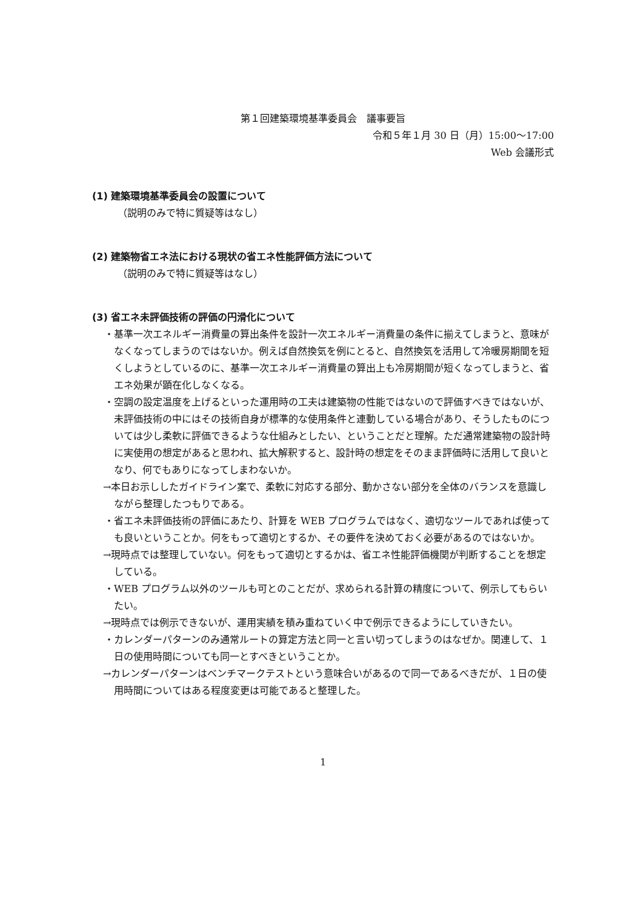第１回建築環境基準委員会　議事要旨
令和５年１月 30 日（月）15:00～17:00
Web 会議形式
(1) 建築環境基準委員会の設置について
（説明のみで特に質疑等はなし）
(2) 建築物省エネ法における現状の省エネ性能評価方法について
（説明のみで特に質疑等はなし）
(3) 省エネ未評価技術の評価の円滑化について
・基準一次エネルギー消費量の算出条件を設計一次エネルギー消費量の条件に揃えてしまうと、意味がなくなってしまうのではないか。例えば自然換気を例にとると、自然換気を活用して冷暖房期間を短くしようとしているのに、基準一次エネルギー消費量の算出上も冷房期間が短くなってしまうと、省エネ効果が顕在化しなくなる。
・空調の設定温度を上げるといった運用時の工夫は建築物の性能ではないので評価すべきではないが、未評価技術の中にはその技術自身が標準的な使用条件と連動している場合があり、そうしたものについては少し柔軟に評価できるような仕組みとしたい、ということだと理解。ただ通常建築物の設計時に実使用の想定があると思われ、拡大解釈すると、設計時の想定をそのまま評価時に活用して良いとなり、何でもありになってしまわないか。
→本日お示ししたガイドライン案で、柔軟に対応する部分、動かさない部分を全体のバランスを意識しながら整理したつもりである。
・省エネ未評価技術の評価にあたり、計算を WEB プログラムではなく、適切なツールであれば使っても良いということか。何をもって適切とするか、その要件を決めておく必要があるのではないか。
→現時点では整理していない。何をもって適切とするかは、省エネ性能評価機関が判断することを想定している。
・WEB プログラム以外のツールも可とのことだが、求められる計算の精度について、例示してもらいたい。
→現時点では例示できないが、運用実績を積み重ねていく中で例示できるようにしていきたい。
・カレンダーパターンのみ通常ルートの算定方法と同一と言い切ってしまうのはなぜか。関連して、１日の使用時間についても同一とすべきということか。
→カレンダーパターンはベンチマークテストという意味合いがあるので同一であるべきだが、１日の使用時間についてはある程度変更は可能であると整理した。
1